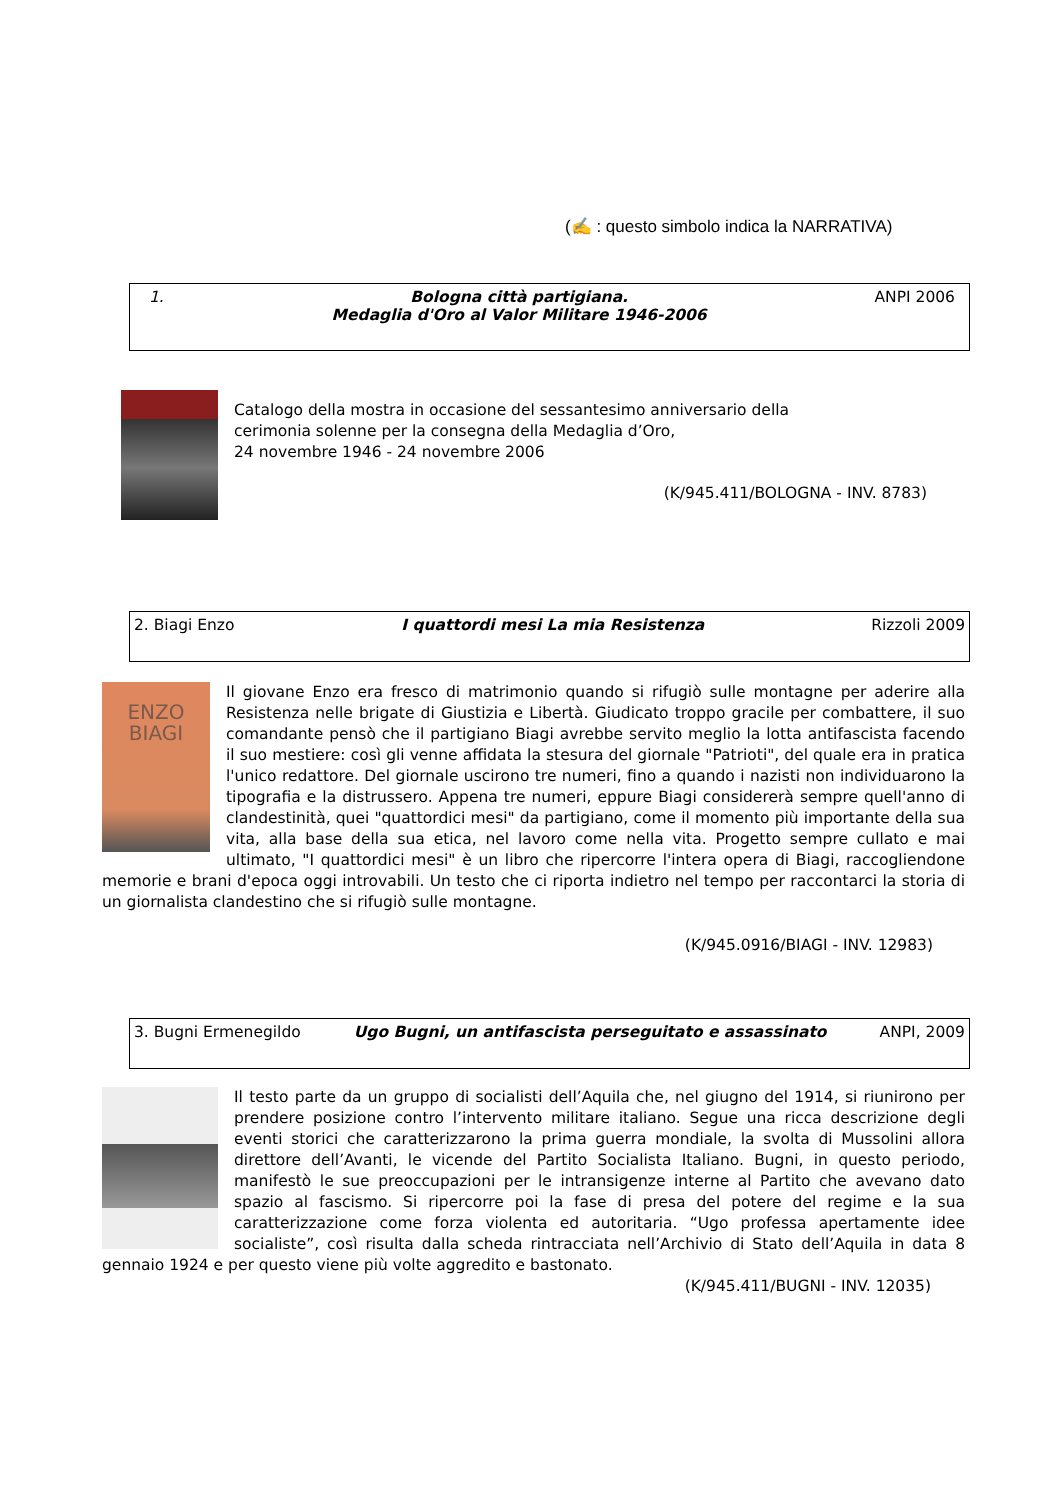(✍ : questo simbolo indica la NARRATIVA)
1. Bologna città partigiana.
Medaglia d'Oro al Valor Militare 1946-2006 ANPI 2006
Catalogo della mostra in occasione del sessantesimo anniversario della
cerimonia solenne per la consegna della Medaglia d’Oro,
24 novembre 1946 - 24 novembre 2006
(K/945.411/BOLOGNA - INV. 8783)
2. Biagi Enzo I quattordi mesi La mia Resistenza Rizzoli 2009
ENZO
BIAGI
Il giovane Enzo era fresco di matrimonio quando si rifugiò sulle montagne per aderire alla Resistenza nelle brigate di Giustizia e Libertà. Giudicato troppo gracile per combattere, il suo comandante pensò che il partigiano Biagi avrebbe servito meglio la lotta antifascista facendo il suo mestiere: così gli venne affidata la stesura del giornale "Patrioti", del quale era in pratica l'unico redattore. Del giornale uscirono tre numeri, fino a quando i nazisti non individuarono la tipografia e la distrussero. Appena tre numeri, eppure Biagi considererà sempre quell'anno di clandestinità, quei "quattordici mesi" da partigiano, come il momento più importante della sua vita, alla base della sua etica, nel lavoro come nella vita. Progetto sempre cullato e mai ultimato, "I quattordici mesi" è un libro che ripercorre l'intera opera di Biagi, raccogliendone memorie e brani d'epoca oggi introvabili. Un testo che ci riporta indietro nel tempo per raccontarci la storia di un giornalista clandestino che si rifugiò sulle montagne.
(K/945.0916/BIAGI - INV. 12983)
3. Bugni Ermenegildo Ugo Bugni, un antifascista perseguitato e assassinato ANPI, 2009
Il testo parte da un gruppo di socialisti dell’Aquila che, nel giugno del 1914, si riunirono per prendere posizione contro l’intervento militare italiano. Segue una ricca descrizione degli eventi storici che caratterizzarono la prima guerra mondiale, la svolta di Mussolini allora direttore dell’Avanti, le vicende del Partito Socialista Italiano. Bugni, in questo periodo, manifestò le sue preoccupazioni per le intransigenze interne al Partito che avevano dato spazio al fascismo. Si ripercorre poi la fase di presa del potere del regime e la sua caratterizzazione come forza violenta ed autoritaria. “Ugo professa apertamente idee socialiste”, così risulta dalla scheda rintracciata nell’Archivio di Stato dell’Aquila in data 8 gennaio 1924 e per questo viene più volte aggredito e bastonato.
(K/945.411/BUGNI - INV. 12035)